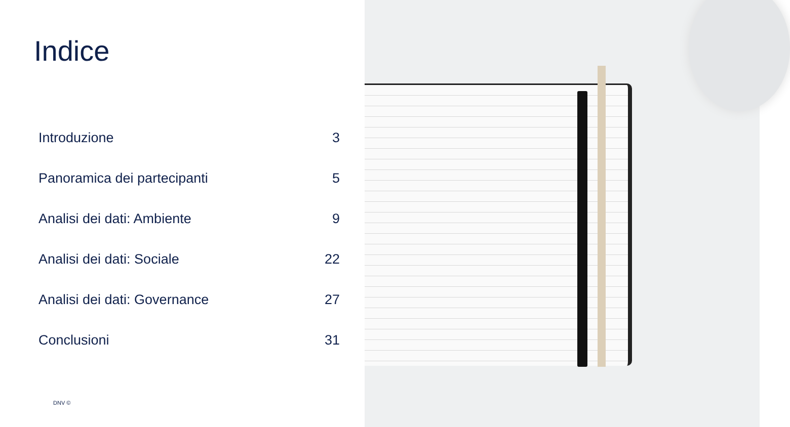Indice
Introduzione 3
Panoramica dei partecipanti 5
Analisi dei dati: Ambiente 9
Analisi dei dati: Sociale 22
Analisi dei dati: Governance 27
Conclusioni 31
DNV ©